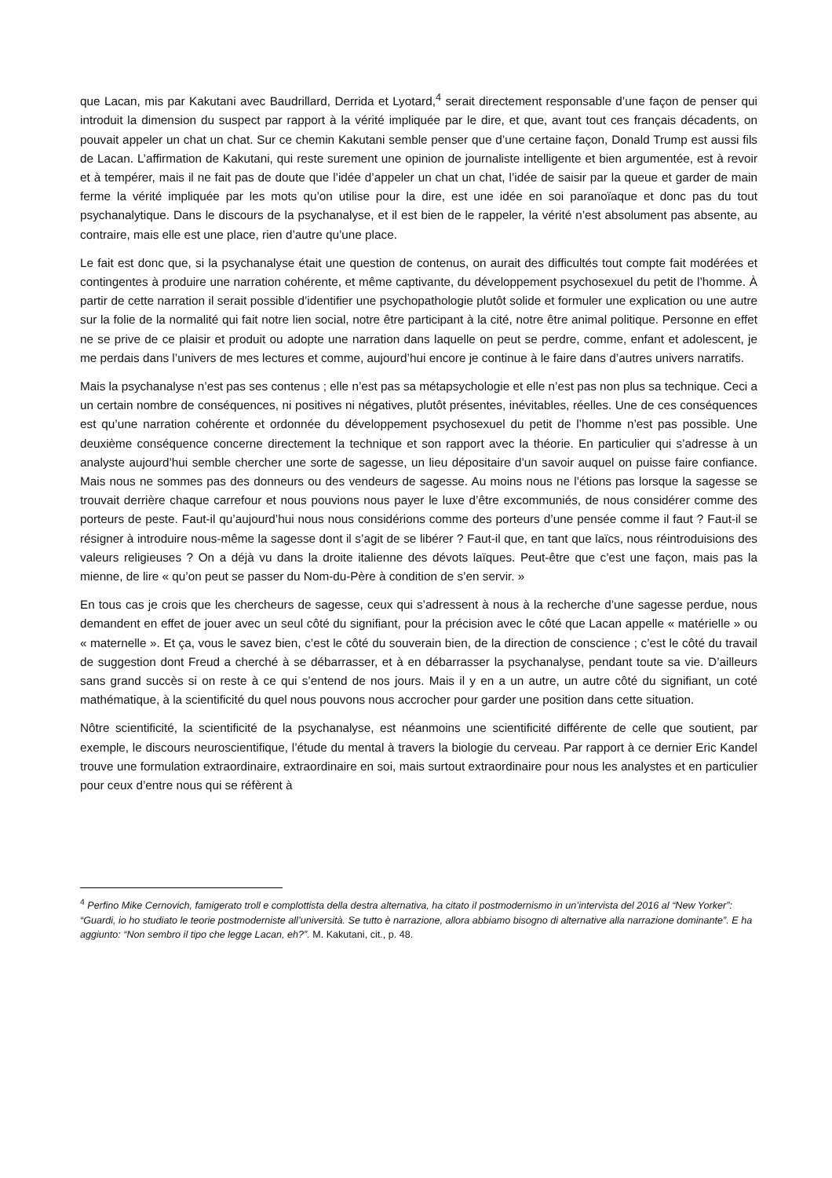que Lacan, mis par Kakutani avec Baudrillard, Derrida et Lyotard,<sup>4</sup> serait directement responsable d’une façon de penser qui introduit la dimension du suspect par rapport à la vérité impliquée par le dire, et que, avant tout ces français décadents, on pouvait appeler un chat un chat. Sur ce chemin Kakutani semble penser que d’une certaine façon, Donald Trump est aussi fils de Lacan. L’affirmation de Kakutani, qui reste surement une opinion de journaliste intelligente et bien argumentée, est à revoir et à tempérer, mais il ne fait pas de doute que l’idée d’appeler un chat un chat, l’idée de saisir par la queue et garder de main ferme la vérité impliquée par les mots qu’on utilise pour la dire, est une idée en soi paranoïaque et donc pas du tout psychanalytique. Dans le discours de la psychanalyse, et il est bien de le rappeler, la vérité n’est absolument pas absente, au contraire, mais elle est une place, rien d’autre qu’une place.
Le fait est donc que, si la psychanalyse était une question de contenus, on aurait des difficultés tout compte fait modérées et contingentes à produire une narration cohérente, et même captivante, du développement psychosexuel du petit de l’homme. À partir de cette narration il serait possible d’identifier une psychopathologie plutôt solide et formuler une explication ou une autre sur la folie de la normalité qui fait notre lien social, notre être participant à la cité, notre être animal politique. Personne en effet ne se prive de ce plaisir et produit ou adopte une narration dans laquelle on peut se perdre, comme, enfant et adolescent, je me perdais dans l’univers de mes lectures et comme, aujourd’hui encore je continue à le faire dans d’autres univers narratifs.
Mais la psychanalyse n’est pas ses contenus ; elle n’est pas sa métapsychologie et elle n’est pas non plus sa technique. Ceci a un certain nombre de conséquences, ni positives ni négatives, plutôt présentes, inévitables, réelles. Une de ces conséquences est qu’une narration cohérente et ordonnée du développement psychosexuel du petit de l’homme n’est pas possible. Une deuxième conséquence concerne directement la technique et son rapport avec la théorie. En particulier qui s’adresse à un analyste aujourd’hui semble chercher une sorte de sagesse, un lieu dépositaire d’un savoir auquel on puisse faire confiance. Mais nous ne sommes pas des donneurs ou des vendeurs de sagesse. Au moins nous ne l’étions pas lorsque la sagesse se trouvait derrière chaque carrefour et nous pouvions nous payer le luxe d’être excommuniés, de nous considérer comme des porteurs de peste. Faut-il qu’aujourd’hui nous nous considérions comme des porteurs d’une pensée comme il faut ? Faut-il se résigner à introduire nous-même la sagesse dont il s’agit de se libérer ? Faut-il que, en tant que laïcs, nous réintroduisions des valeurs religieuses ? On a déjà vu dans la droite italienne des dévots laïques. Peut-être que c’est une façon, mais pas la mienne, de lire « qu’on peut se passer du Nom-du-Père à condition de s’en servir. »
En tous cas je crois que les chercheurs de sagesse, ceux qui s’adressent à nous à la recherche d’une sagesse perdue, nous demandent en effet de jouer avec un seul côté du signifiant, pour la précision avec le côté que Lacan appelle « matérielle » ou « maternelle ». Et ça, vous le savez bien, c’est le côté du souverain bien, de la direction de conscience ; c’est le côté du travail de suggestion dont Freud a cherché à se débarrasser, et à en débarrasser la psychanalyse, pendant toute sa vie. D’ailleurs sans grand succès si on reste à ce qui s’entend de nos jours. Mais il y en a un autre, un autre côté du signifiant, un coté mathématique, à la scientificité du quel nous pouvons nous accrocher pour garder une position dans cette situation.
Nôtre scientificité, la scientificité de la psychanalyse, est néanmoins une scientificité différente de celle que soutient, par exemple, le discours neuroscientifique, l’étude du mental à travers la biologie du cerveau. Par rapport à ce dernier Eric Kandel trouve une formulation extraordinaire, extraordinaire en soi, mais surtout extraordinaire pour nous les analystes et en particulier pour ceux d’entre nous qui se réfèrent à
<sup>4</sup> Perfino Mike Cernovich, famigerato troll e complottista della destra alternativa, ha citato il postmodernismo in un’intervista del 2016 al “New Yorker”: “Guardi, io ho studiato le teorie postmoderniste all’università. Se tutto è narrazione, allora abbiamo bisogno di alternative alla narrazione dominante”. E ha aggiunto: “Non sembro il tipo che legge Lacan, eh?”. M. Kakutani, cit., p. 48.